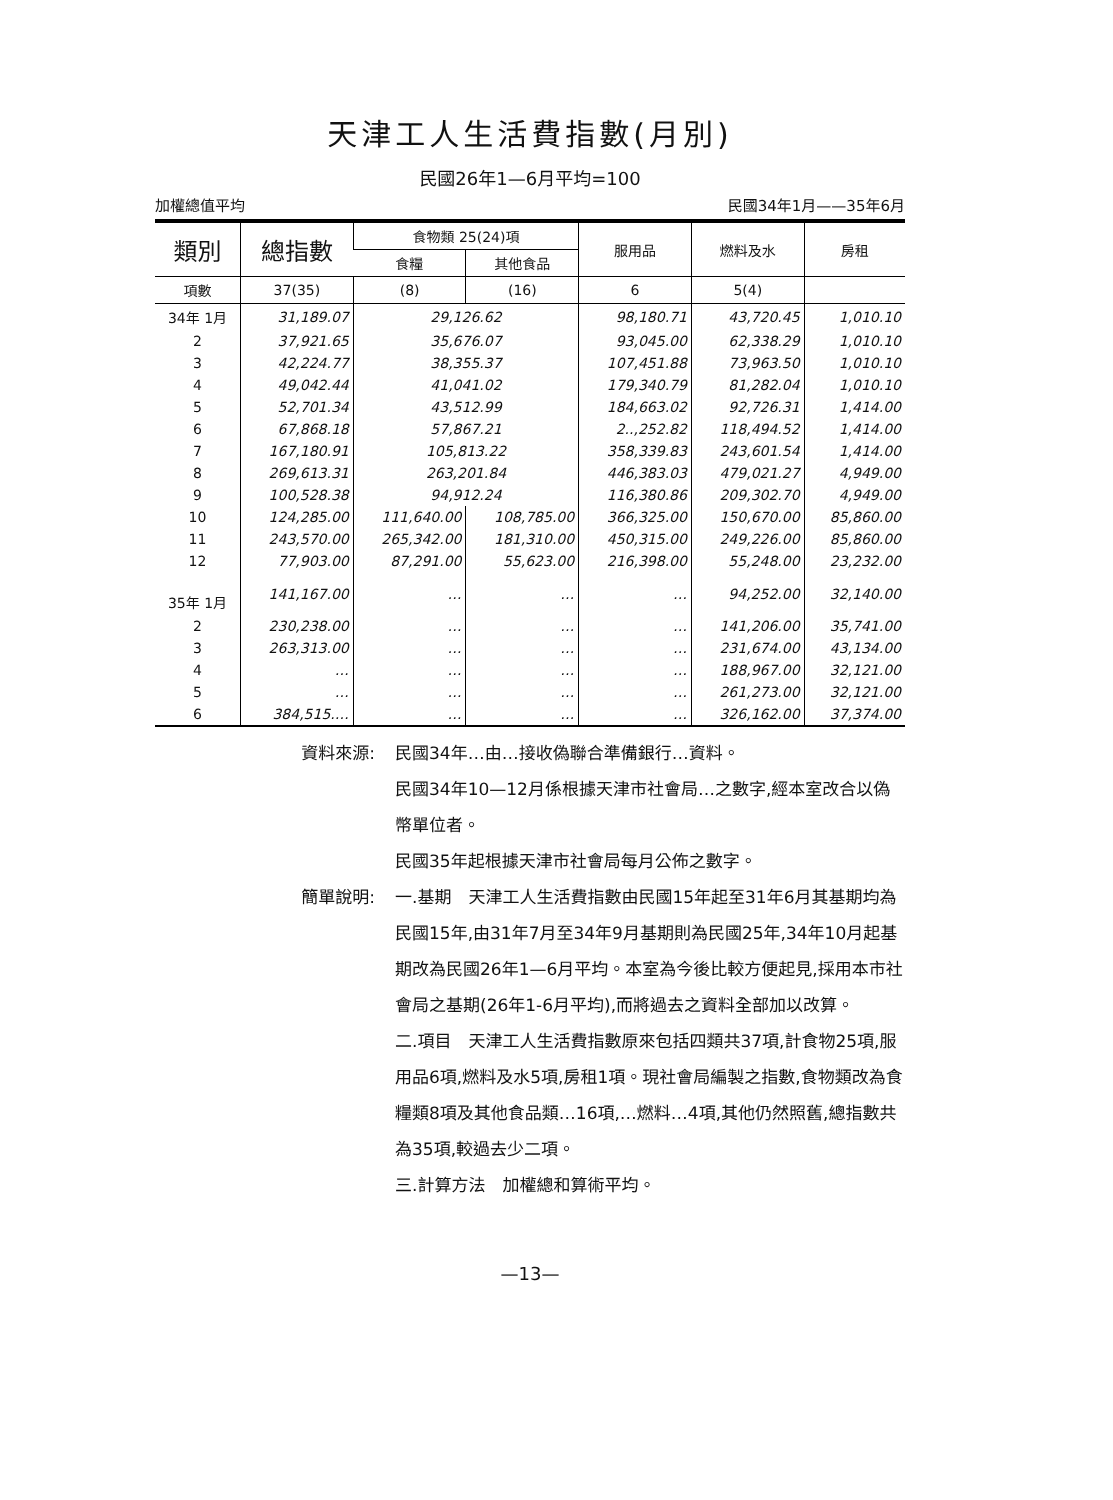天津工人生活費指數(月別)
民國26年1—6月平均=100
加權總值平均 民國34年1月——35年6月
| 類別 | 總指數 | 食物類 25(24)項 | | 服用品 | 燃料及水 | 房租 |
| --- | --- | --- | --- | --- | --- | --- |
| | | 食糧 | 其他食品 | | | |
| 項數 | 37(35) | (8) | (16) | 6 | 5(4) | |
| 34年 1月 | 31,189.07 | 29,126.62 | | 98,180.71 | 43,720.45 | 1,010.10 |
| 2 | 37,921.65 | 35,676.07 | | 93,045.00 | 62,338.29 | 1,010.10 |
| 3 | 42,224.77 | 38,355.37 | | 107,451.88 | 73,963.50 | 1,010.10 |
| 4 | 49,042.44 | 41,041.02 | | 179,340.79 | 81,282.04 | 1,010.10 |
| 5 | 52,701.34 | 43,512.99 | | 184,663.02 | 92,726.31 | 1,414.00 |
| 6 | 67,868.18 | 57,867.21 | | 2..,252.82 | 118,494.52 | 1,414.00 |
| 7 | 167,180.91 | 105,813.22 | | 358,339.83 | 243,601.54 | 1,414.00 |
| 8 | 269,613.31 | 263,201.84 | | 446,383.03 | 479,021.27 | 4,949.00 |
| 9 | 100,528.38 | 94,912.24 | | 116,380.86 | 209,302.70 | 4,949.00 |
| 10 | 124,285.00 | 111,640.00 | 108,785.00 | 366,325.00 | 150,670.00 | 85,860.00 |
| 11 | 243,570.00 | 265,342.00 | 181,310.00 | 450,315.00 | 249,226.00 | 85,860.00 |
| 12 | 77,903.00 | 87,291.00 | 55,623.00 | 216,398.00 | 55,248.00 | 23,232.00 |
| 35年 1月 | 141,167.00 | … | … | … | 94,252.00 | 32,140.00 |
| 2 | 230,238.00 | … | … | … | 141,206.00 | 35,741.00 |
| 3 | 263,313.00 | … | … | … | 231,674.00 | 43,134.00 |
| 4 | … | … | … | … | 188,967.00 | 32,121.00 |
| 5 | … | … | … | … | 261,273.00 | 32,121.00 |
| 6 | 384,515.… | … | … | … | 326,162.00 | 37,374.00 |
資料來源: 民國34年…由…接收偽聯合準備銀行…資料。
民國34年10—12月係根據天津市社會局…之數字,經本室改合以偽幣單位者。
民國35年起根據天津市社會局每月公佈之數字。
簡單說明: 一.基期　天津工人生活費指數由民國15年起至31年6月其基期均為民國15年,由31年7月至34年9月基期則為民國25年,34年10月起基期改為民國26年1—6月平均。本室為今後比較方便起見,採用本市社會局之基期(26年1-6月平均),而將過去之資料全部加以改算。
二.項目　天津工人生活費指數原來包括四類共37項,計食物25項,服用品6項,燃料及水5項,房租1項。現社會局編製之指數,食物類改為食糧類8項及其他食品類…16項,…燃料…4項,其他仍然照舊,總指數共為35項,較過去少二項。
三.計算方法　加權總和算術平均。
—13—